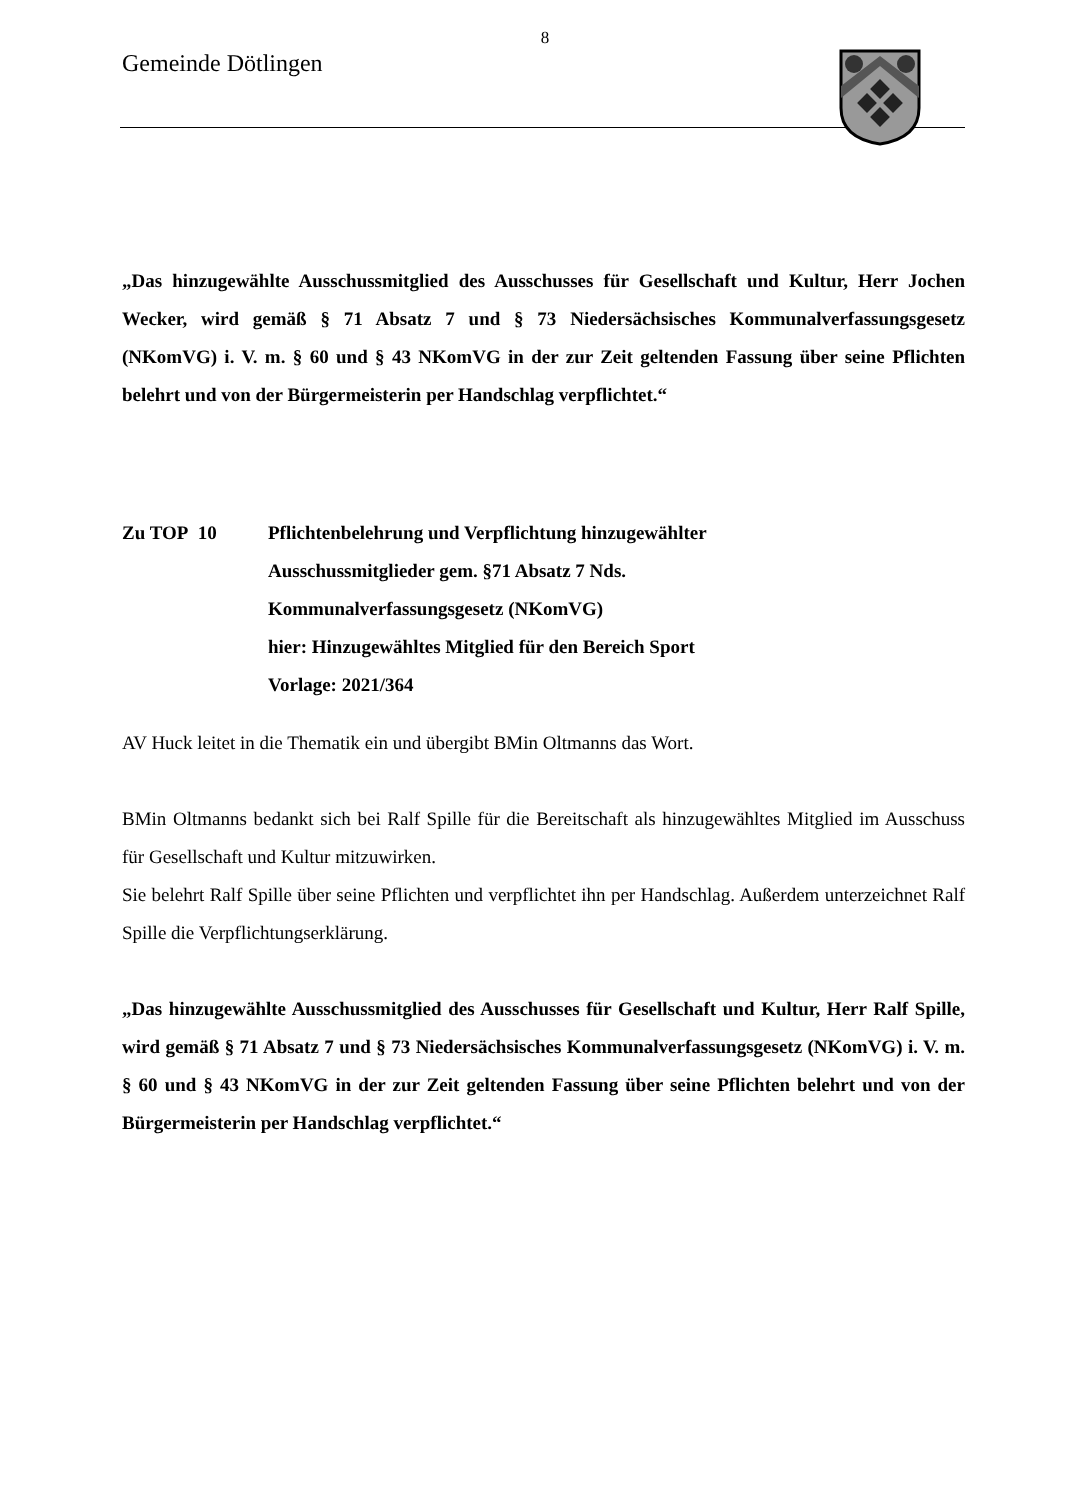8
Gemeinde Dötlingen
„Das hinzugewählte Ausschussmitglied des Ausschusses für Gesellschaft und Kultur, Herr Jochen Wecker, wird gemäß § 71 Absatz 7 und § 73 Niedersächsisches Kommunalverfassungsgesetz (NKomVG) i. V. m. § 60 und § 43 NKomVG in der zur Zeit geltenden Fassung über seine Pflichten belehrt und von der Bürgermeisterin per Handschlag verpflichtet.“
Zu TOP 10 Pflichtenbelehrung und Verpflichtung hinzugewählter
Ausschussmitglieder gem. §71 Absatz 7 Nds.
Kommunalverfassungsgesetz (NKomVG)
hier: Hinzugewähltes Mitglied für den Bereich Sport
Vorlage: 2021/364
AV Huck leitet in die Thematik ein und übergibt BMin Oltmanns das Wort.
BMin Oltmanns bedankt sich bei Ralf Spille für die Bereitschaft als hinzugewähltes Mitglied im Ausschuss für Gesellschaft und Kultur mitzuwirken.
Sie belehrt Ralf Spille über seine Pflichten und verpflichtet ihn per Handschlag. Außerdem unterzeichnet Ralf Spille die Verpflichtungserklärung.
„Das hinzugewählte Ausschussmitglied des Ausschusses für Gesellschaft und Kultur, Herr Ralf Spille, wird gemäß § 71 Absatz 7 und § 73 Niedersächsisches Kommunalverfassungsgesetz (NKomVG) i. V. m. § 60 und § 43 NKomVG in der zur Zeit geltenden Fassung über seine Pflichten belehrt und von der Bürgermeisterin per Handschlag verpflichtet.“